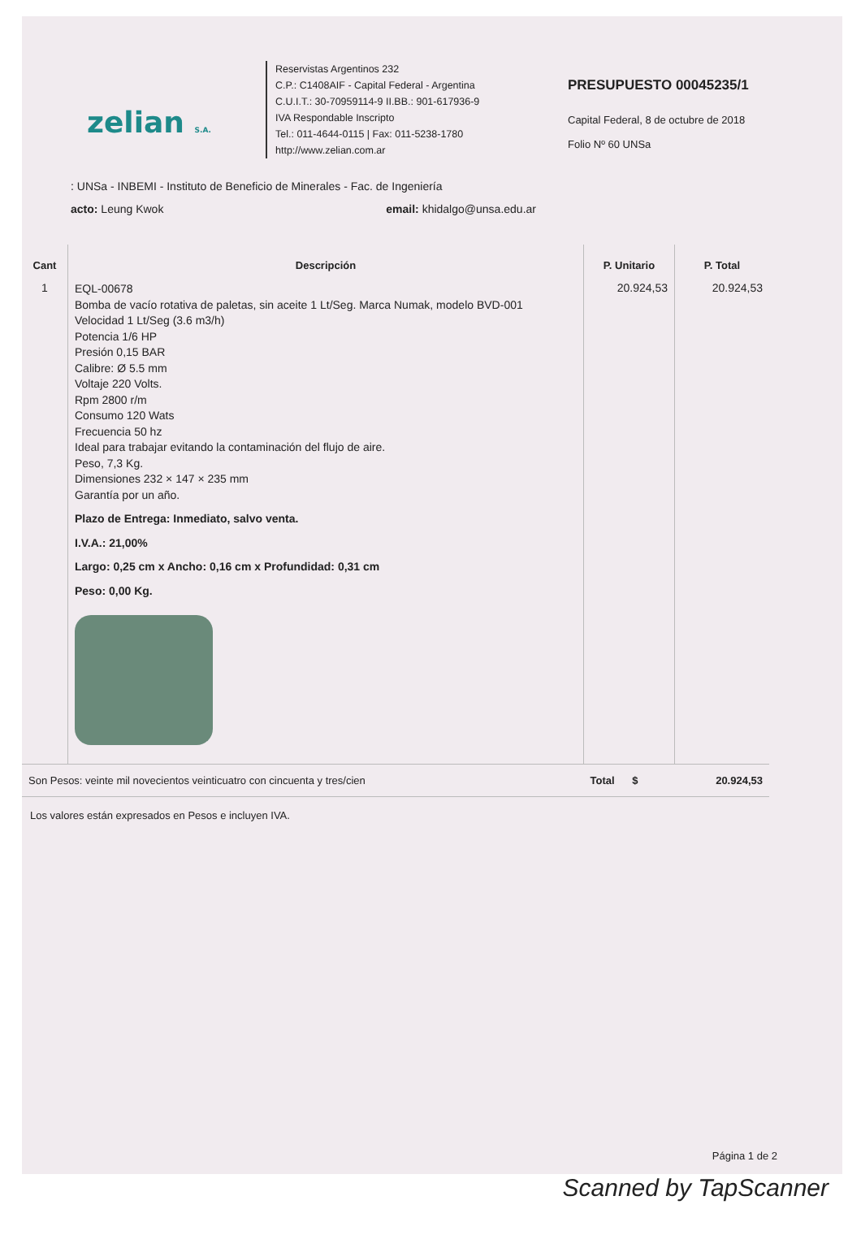zelian S.A.
Reservistas Argentinos 232
C.P.: C1408AIF - Capital Federal - Argentina
C.U.I.T.: 30-70959114-9 II.BB.: 901-617936-9
IVA Respondable Inscripto
Tel.: 011-4644-0115 | Fax: 011-5238-1780
http://www.zelian.com.ar
PRESUPUESTO 00045235/1
Capital Federal, 8 de octubre de 2018
Folio Nº 60 UNSa
: UNSa - INBEMI - Instituto de Beneficio de Minerales - Fac. de Ingeniería
acto: Leung Kwok email: khidalgo@unsa.edu.ar
| Cant | Descripción | P. Unitario | P. Total |
| --- | --- | --- | --- |
| 1 | EQL-00678 Bomba de vacío rotativa de paletas, sin aceite 1 Lt/Seg. Marca Numak, modelo BVD-001 Velocidad 1 Lt/Seg (3.6 m3/h) Potencia 1/6 HP Presión 0,15 BAR Calibre: Ø 5.5 mm Voltaje 220 Volts. Rpm 2800 r/m Consumo 120 Wats Frecuencia 50 hz Ideal para trabajar evitando la contaminación del flujo de aire. Peso, 7,3 Kg. Dimensiones 232 × 147 × 235 mm Garantía por un año. Plazo de Entrega: Inmediato, salvo venta. I.V.A.: 21,00% Largo: 0,25 cm x Ancho: 0,16 cm x Profundidad: 0,31 cm Peso: 0,00 Kg. | 20.924,53 | 20.924,53 |
| Son Pesos: veinte mil novecientos veinticuatro con cincuenta y tres/cien | | Total $ | 20.924,53 |
Los valores están expresados en Pesos e incluyen IVA.
Página 1 de 2
Scanned by TapScanner